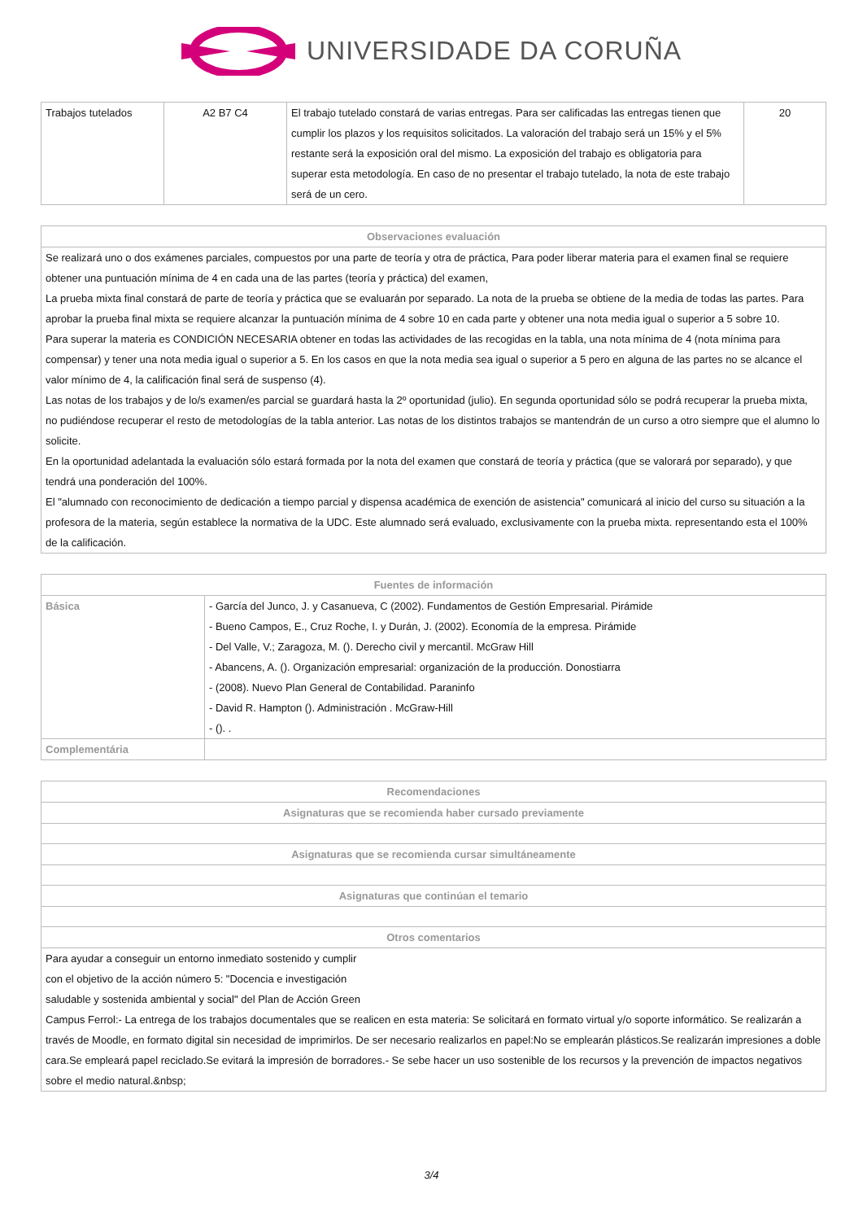UNIVERSIDADE DA CORUÑA
| Trabajos tutelados | A2 B7 C4 | El trabajo tutelado constará de varias entregas. Para ser calificadas las entregas tienen que cumplir los plazos y los requisitos solicitados. La valoración del trabajo será un 15% y el 5% restante será la exposición oral del mismo. La exposición del trabajo es obligatoria para superar esta metodología. En caso de no presentar el trabajo tutelado, la nota de este trabajo será de un cero. | 20 |
| Observaciones evaluación |
| --- |
| Se realizará uno o dos exámenes parciales, compuestos por una parte de teoría y otra de práctica, Para poder liberar materia para el examen final se requiere obtener una puntuación mínima de 4 en cada una de las partes (teoría y práctica) del examen, La prueba mixta final constará de parte de teoría y práctica que se evaluarán por separado. La nota de la prueba se obtiene de la media de todas las partes. Para aprobar la prueba final mixta se requiere alcanzar la puntuación mínima de 4 sobre 10 en cada parte y obtener una nota media igual o superior a 5 sobre 10. Para superar la materia es CONDICIÓN NECESARIA obtener en todas las actividades de las recogidas en la tabla, una nota mínima de 4 (nota mínima para compensar) y tener una nota media igual o superior a 5. En los casos en que la nota media sea igual o superior a 5 pero en alguna de las partes no se alcance el valor mínimo de 4, la calificación final será de suspenso (4). Las notas de los trabajos y de lo/s examen/es parcial se guardará hasta la 2º oportunidad (julio). En segunda oportunidad sólo se podrá recuperar la prueba mixta, no pudiéndose recuperar el resto de metodologías de la tabla anterior. Las notas de los distintos trabajos se mantendrán de un curso a otro siempre que el alumno lo solicite. En la oportunidad adelantada la evaluación sólo estará formada por la nota del examen que constará de teoría y práctica (que se valorará por separado), y que tendrá una ponderación del 100%. El "alumnado con reconocimiento de dedicación a tiempo parcial y dispensa académica de exención de asistencia" comunicará al inicio del curso su situación a la profesora de la materia, según establece la normativa de la UDC. Este alumnado será evaluado, exclusivamente con la prueba mixta. representando esta el 100% de la calificación. |
| Fuentes de información | |
| --- | --- |
| Básica | - García del Junco, J. y Casanueva, C (2002). Fundamentos de Gestión Empresarial. Pirámide - Bueno Campos, E., Cruz Roche, I. y Durán, J. (2002). Economía de la empresa. Pirámide - Del Valle, V.; Zaragoza, M. (). Derecho civil y mercantil. McGraw Hill - Abancens, A. (). Organización empresarial: organización de la producción. Donostiarra - (2008). Nuevo Plan General de Contabilidad. Paraninfo - David R. Hampton (). Administración . McGraw-Hill - (). . |
| Complementária | |
| Recomendaciones |
| --- |
| Asignaturas que se recomienda haber cursado previamente |
| Asignaturas que se recomienda cursar simultáneamente |
| Asignaturas que continúan el temario |
| Otros comentarios |
| Para ayudar a conseguir un entorno inmediato sostenido y cumplir con el objetivo de la acción número 5: "Docencia e investigación saludable y sostenida ambiental y social" del Plan de Acción Green Campus Ferrol:- La entrega de los trabajos documentales que se realicen en esta materia: Se solicitará en formato virtual y/o soporte informático. Se realizarán a través de Moodle, en formato digital sin necesidad de imprimirlos. De ser necesario realizarlos en papel:No se emplearán plásticos.Se realizarán impresiones a doble cara.Se empleará papel reciclado.Se evitará la impresión de borradores.- Se sebe hacer un uso sostenible de los recursos y la prevención de impactos negativos sobre el medio natural.&nbsp; |
3/4